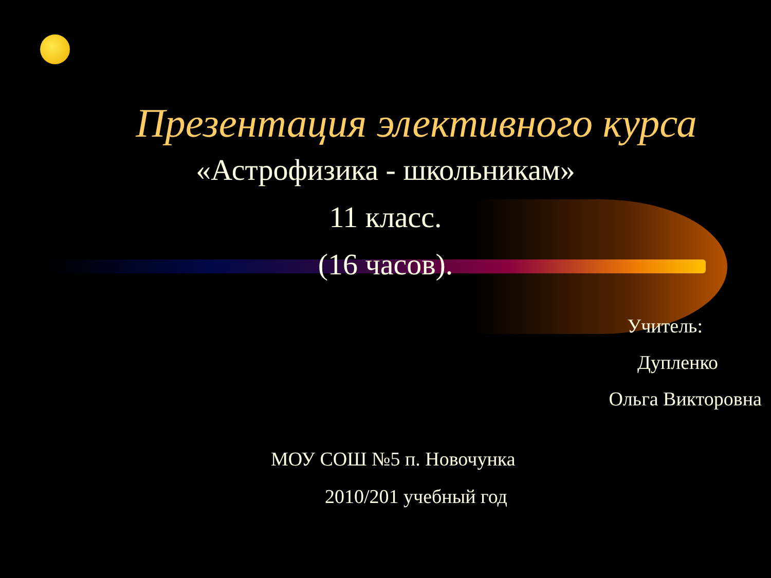Презентация элективного курса
«Астрофизика - школьникам»
11 класс.
(16 часов).
Учитель:
Дупленко
Ольга Викторовна
МОУ СОШ №5 п. Новочунка
2010/201 учебный год